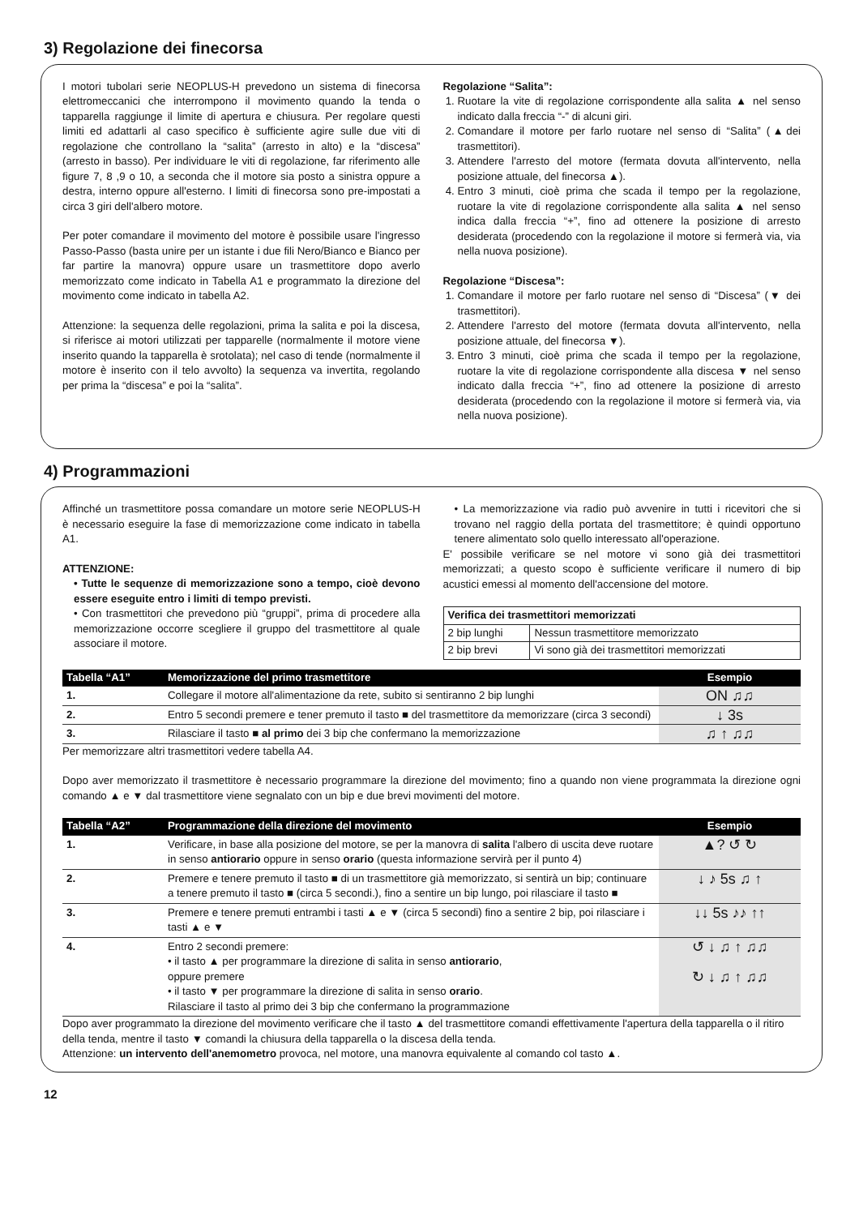3) Regolazione dei finecorsa
I motori tubolari serie NEOPLUS-H prevedono un sistema di finecorsa elettromeccanici che interrompono il movimento quando la tenda o tapparella raggiunge il limite di apertura e chiusura. Per regolare questi limiti ed adattarli al caso specifico è sufficiente agire sulle due viti di regolazione che controllano la “salita” (arresto in alto) e la “discesa” (arresto in basso). Per individuare le viti di regolazione, far riferimento alle figure 7, 8 ,9 o 10, a seconda che il motore sia posto a sinistra oppure a destra, interno oppure all'esterno. I limiti di finecorsa sono pre-impostati a circa 3 giri dell'albero motore.
Per poter comandare il movimento del motore è possibile usare l'ingresso Passo-Passo (basta unire per un istante i due fili Nero/Bianco e Bianco per far partire la manovra) oppure usare un trasmettitore dopo averlo memorizzato come indicato in Tabella A1 e programmato la direzione del movimento come indicato in tabella A2.
Attenzione: la sequenza delle regolazioni, prima la salita e poi la discesa, si riferisce ai motori utilizzati per tapparelle (normalmente il motore viene inserito quando la tapparella è srotolata); nel caso di tende (normalmente il motore è inserito con il telo avvolto) la sequenza va invertita, regolando per prima la “discesa” e poi la “salita”.
Regolazione “Salita”:
1. Ruotare la vite di regolazione corrispondente alla salita ▲ nel senso indicato dalla freccia “-” di alcuni giri.
2. Comandare il motore per farlo ruotare nel senso di “Salita” (▲dei trasmettitori).
3. Attendere l'arresto del motore (fermata dovuta all'intervento, nella posizione attuale, del finecorsa ▲).
4. Entro 3 minuti, cioè prima che scada il tempo per la regolazione, ruotare la vite di regolazione corrispondente alla salita ▲ nel senso indica dalla freccia “+”, fino ad ottenere la posizione di arresto desiderata (procedendo con la regolazione il motore si fermerà via, via nella nuova posizione).
Regolazione “Discesa”:
1. Comandare il motore per farlo ruotare nel senso di “Discesa” (▼ dei trasmettitori).
2. Attendere l'arresto del motore (fermata dovuta all'intervento, nella posizione attuale, del finecorsa ▼).
3. Entro 3 minuti, cioè prima che scada il tempo per la regolazione, ruotare la vite di regolazione corrispondente alla discesa ▼ nel senso indicato dalla freccia “+”, fino ad ottenere la posizione di arresto desiderata (procedendo con la regolazione il motore si fermerà via, via nella nuova posizione).
4) Programmazioni
Affinché un trasmettitore possa comandare un motore serie NEOPLUS-H è necessario eseguire la fase di memorizzazione come indicato in tabella A1.
ATTENZIONE:
• Tutte le sequenze di memorizzazione sono a tempo, cioè devono essere eseguite entro i limiti di tempo previsti.
• Con trasmettitori che prevedono più “gruppi”, prima di procedere alla memorizzazione occorre scegliere il gruppo del trasmettitore al quale associare il motore.
• La memorizzazione via radio può avvenire in tutti i ricevitori che si trovano nel raggio della portata del trasmettitore; è quindi opportuno tenere alimentato solo quello interessato all'operazione.
E' possibile verificare se nel motore vi sono già dei trasmettitori memorizzati; a questo scopo è sufficiente verificare il numero di bip acustici emessi al momento dell'accensione del motore.
| Verifica dei trasmettitori memorizzati | |
| --- | --- |
| 2 bip lunghi | Nessun trasmettitore memorizzato |
| 2 bip brevi | Vi sono già dei trasmettitori memorizzati |
| Tabella “A1” | Memorizzazione del primo trasmettitore | Esempio |
| --- | --- | --- |
| 1. | Collegare il motore all'alimentazione da rete, subito si sentiranno 2 bip lunghi | ON ♫♫ |
| 2. | Entro 5 secondi premere e tener premuto il tasto ■ del trasmettitore da memorizzare (circa 3 secondi) | ↓ 3s |
| 3. | Rilasciare il tasto ■ al primo dei 3 bip che confermano la memorizzazione | ♫ ↑ ♫♫ |
Per memorizzare altri trasmettitori vedere tabella A4.
Dopo aver memorizzato il trasmettitore è necessario programmare la direzione del movimento; fino a quando non viene programmata la direzione ogni comando ▲ e ▼ dal trasmettitore viene segnalato con un bip e due brevi movimenti del motore.
| Tabella “A2” | Programmazione della direzione del movimento | Esempio |
| --- | --- | --- |
| 1. | Verificare, in base alla posizione del motore, se per la manovra di salita l'albero di uscita deve ruotare in senso antiorario oppure in senso orario (questa informazione servirà per il punto 4) | ▲? ↺ ↻ |
| 2. | Premere e tenere premuto il tasto ■ di un trasmettitore già memorizzato, si sentirà un bip; continuare a tenere premuto il tasto ■ (circa 5 secondi.), fino a sentire un bip lungo, poi rilasciare il tasto ■ | ↓ ♪ 5s ♫ ↑ |
| 3. | Premere e tenere premuti entrambi i tasti ▲ e ▼ (circa 5 secondi) fino a sentire 2 bip, poi rilasciare i tasti ▲ e ▼ | ↓↓ 5s ♪♪ ↑↑ |
| 4. | Entro 2 secondi premere: • il tasto ▲ per programmare la direzione di salita in senso antiorario , oppure premere • il tasto ▼ per programmare la direzione di salita in senso orario . Rilasciare il tasto al primo dei 3 bip che confermano la programmazione | ↺ ↓ ♫ ↑ ♫♫ ↻ ↓ ♫ ↑ ♫♫ |
Dopo aver programmato la direzione del movimento verificare che il tasto ▲ del trasmettitore comandi effettivamente l'apertura della tapparella o il ritiro della tenda, mentre il tasto ▼ comandi la chiusura della tapparella o la discesa della tenda.
Attenzione: un intervento dell'anemometro provoca, nel motore, una manovra equivalente al comando col tasto ▲.
12